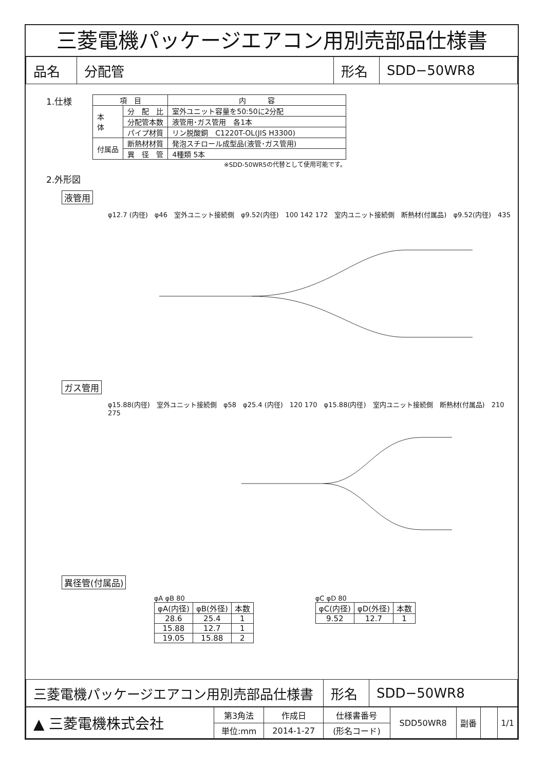三菱電機パッケージエアコン用別売部品仕様書
| 品名 | 分配管 | 形名 | SDD−50WR8 |
1.仕様
| 項 目 | | 内 容 |
| 本 体 | 分 配 比 | 室外ユニット容量を50:50に2分配 |
| | 分配管本数 | 液管用･ガス管用 各1本 |
| | パイプ材質 | リン脱酸銅 C1220T-OL(JIS H3300) |
| 付属品 | 断熱材材質 | 発泡スチロール成型品(液管･ガス管用) |
| | 異 径 管 | 4種類 5本 |
※SDD-50WR5の代替として使用可能です。
2.外形図
液管用
φ12.7 (内径)　φ46　室外ユニット接続側　φ9.52(内径)　100 142 172　室内ユニット接続側　断熱材(付属品)　φ9.52(内径)　435
ガス管用
φ15.88(内径)　室外ユニット接続側　φ58　φ25.4 (内径)　120 170　φ15.88(内径)　室内ユニット接続側　断熱材(付属品)　210　275
異径管(付属品)
φA φB 80
| φA(内径) | φB(外径) | 本数 |
| 28.6 | 25.4 | 1 |
| 15.88 | 12.7 | 1 |
| 19.05 | 15.88 | 2 |
φC φD 80
| φC(内径) | φD(外径) | 本数 |
| 9.52 | 12.7 | 1 |
| 三菱電機パッケージエアコン用別売部品仕様書 | 形名 | SDD−50WR8 |
| ▲ 三菱電機株式会社 | 第3角法 | 作成日 | 仕様書番号 | SDD50WR8 | 副番 | | 1/1 |
| | 単位:mm | 2014-1-27 | (形名コード) | | | | |